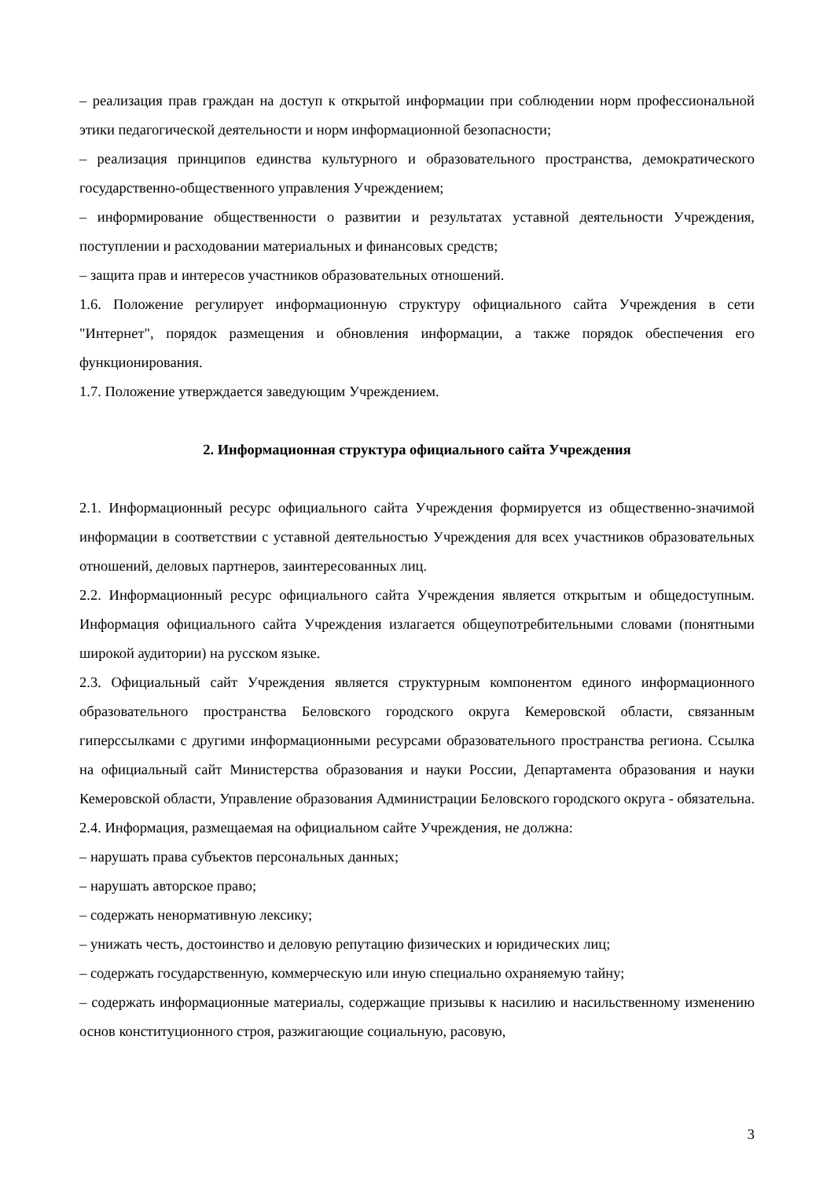– реализация прав граждан на доступ к открытой информации при соблюдении норм профессиональной этики педагогической деятельности и норм информационной безопасности;
– реализация принципов единства культурного и образовательного пространства, демократического государственно-общественного управления Учреждением;
– информирование общественности о развитии и результатах уставной деятельности Учреждения, поступлении и расходовании материальных и финансовых средств;
– защита прав и интересов участников образовательных отношений.
1.6. Положение регулирует информационную структуру официального сайта Учреждения в сети "Интернет", порядок размещения и обновления информации, а также порядок обеспечения его функционирования.
1.7. Положение утверждается заведующим Учреждением.
2. Информационная структура официального сайта Учреждения
2.1. Информационный ресурс официального сайта Учреждения формируется из общественно-значимой информации в соответствии с уставной деятельностью Учреждения для всех участников образовательных отношений, деловых партнеров, заинтересованных лиц.
2.2. Информационный ресурс официального сайта Учреждения является открытым и общедоступным. Информация официального сайта Учреждения излагается общеупотребительными словами (понятными широкой аудитории) на русском языке.
2.3. Официальный сайт Учреждения является структурным компонентом единого информационного образовательного пространства Беловского городского округа Кемеровской области, связанным гиперссылками с другими информационными ресурсами образовательного пространства региона. Ссылка на официальный сайт Министерства образования и науки России, Департамента образования и науки Кемеровской области, Управление образования Администрации Беловского городского округа - обязательна.
2.4. Информация, размещаемая на официальном сайте Учреждения, не должна:
– нарушать права субъектов персональных данных;
– нарушать авторское право;
– содержать ненормативную лексику;
– унижать честь, достоинство и деловую репутацию физических и юридических лиц;
– содержать государственную, коммерческую или иную специально охраняемую тайну;
– содержать информационные материалы, содержащие призывы к насилию и насильственному изменению основ конституционного строя, разжигающие социальную, расовую,
3